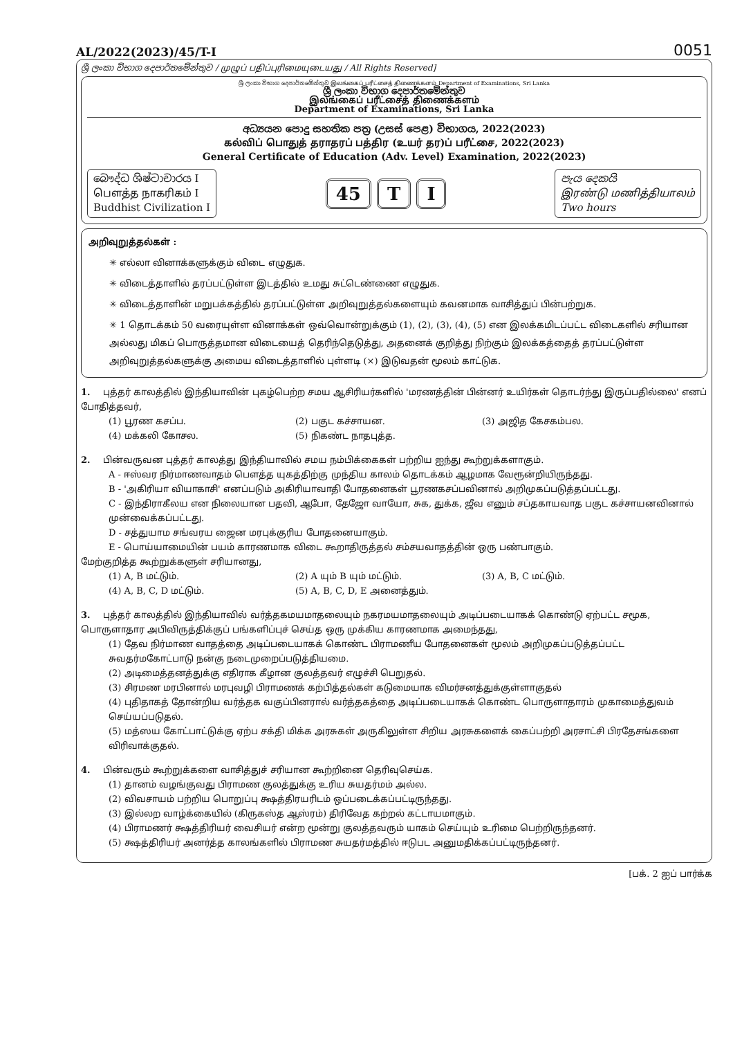AL/2022(2023)/45/T-I 0051
ශ්‍රී ලංකා විභාග දෙපාර්තමේන්තුව / முழுப் பதிப்புரிமையுடையது / All Rights Reserved]
ශ්‍රී ලංකා විභාග දෙපාර්තමේන්තුව இலங்கைப் பரீட்சைத் திணைக்களம் Department of Examinations, Sri Lanka
ශ්‍රී ලංකා විභාග දෙපාර්තමේන්තුව
இலங்கைப் பரீட்சைத் திணைக்களம்
Department of Examinations, Sri Lanka
අධ්‍යයන පොදු සහතික පත්‍ර (උසස් පෙළ) විභාගය, 2022(2023)
கல்விப் பொதுத் தராதரப் பத்திர (உயர் தர)ப் பரீட்சை, 2022(2023)
General Certificate of Education (Adv. Level) Examination, 2022(2023)
බෞද්ධ ශිෂ්ටාචාරය I
பௌத்த நாகரிகம் I
Buddhist Civilization I
45 T I
පැය දෙකයි
இரண்டு மணித்தியாலம்
Two hours
அறிவுறுத்தல்கள் :
✳ எல்லா வினாக்களுக்கும் விடை எழுதுக.
✳ விடைத்தாளில் தரப்பட்டுள்ள இடத்தில் உமது சுட்டெண்ணை எழுதுக.
✳ விடைத்தாளின் மறுபக்கத்தில் தரப்பட்டுள்ள அறிவுறுத்தல்களையும் கவனமாக வாசித்துப் பின்பற்றுக.
✳ 1 தொடக்கம் 50 வரையுள்ள வினாக்கள் ஒவ்வொன்றுக்கும் (1), (2), (3), (4), (5) என இலக்கமிடப்பட்ட விடைகளில் சரியான அல்லது மிகப் பொருத்தமான விடையைத் தெரிந்தெடுத்து, அதனைக் குறித்து நிற்கும் இலக்கத்தைத் தரப்பட்டுள்ள அறிவுறுத்தல்களுக்கு அமைய விடைத்தாளில் புள்ளடி (×) இடுவதன் மூலம் காட்டுக.
1. புத்தர் காலத்தில் இந்தியாவின் புகழ்பெற்ற சமய ஆசிரியர்களில் 'மரணத்தின் பின்னர் உயிர்கள் தொடர்ந்து இருப்பதில்லை' எனப் போதித்தவர்,
(1) பூரண கசப்ப. (2) பகுட கச்சாயன. (3) அஜித கேசகம்பல. (4) மக்கலி கோசல. (5) நிகண்ட நாதபுத்த.
2. பின்வருவன புத்தர் காலத்து இந்தியாவில் சமய நம்பிக்கைகள் பற்றிய ஐந்து கூற்றுக்களாகும்.
A - ஈஸ்வர நிர்மாணவாதம் பௌத்த யுகத்திற்கு முந்திய காலம் தொடக்கம் ஆழமாக வேரூன்றியிருந்தது.
B - 'அகிரியா வியாகாசி' எனப்படும் அகிரியாவாதி போதனைகள் பூரணகசப்பவினால் அறிமுகப்படுத்தப்பட்டது.
C - இந்திராகீலய என நிலையான பதவி, ஆபோ, தேஜோ வாயோ, சுக, துக்க, ஜீவ எனும் சப்தகாயவாத பகுட கச்சாயனவினால் முன்வைக்கப்பட்டது.
D - சத்துயாம சங்வரய ஜைன மரபுக்குரிய போதனையாகும்.
E - பொய்யாமையின் பயம் காரணமாக விடை கூறாதிருத்தல் சம்சயவாதத்தின் ஒரு பண்பாகும்.
மேற்குறித்த கூற்றுக்களுள் சரியானது,
(1) A, B மட்டும். (2) A யும் B யும் மட்டும். (3) A, B, C மட்டும். (4) A, B, C, D மட்டும். (5) A, B, C, D, E அனைத்தும்.
3. புத்தர் காலத்தில் இந்தியாவில் வர்த்தகமயமாதலையும் நகரமயமாதலையும் அடிப்படையாகக் கொண்டு ஏற்பட்ட சமூக, பொருளாதார அபிவிருத்திக்குப் பங்களிப்புச் செய்த ஒரு முக்கிய காரணமாக அமைந்தது,
(1) தேவ நிர்மாண வாதத்தை அடிப்படையாகக் கொண்ட பிராமணீய போதனைகள் மூலம் அறிமுகப்படுத்தப்பட்ட சுவதர்மகோட்பாடு நன்கு நடைமுறைப்படுத்தியமை.
(2) அடிமைத்தனத்துக்கு எதிராக கீழான குலத்தவர் எழுச்சி பெறுதல்.
(3) சிரமண மரபினால் மரபுவழி பிராமணக் கற்பித்தல்கள் கடுமையாக விமர்சனத்துக்குள்ளாகுதல்
(4) புதிதாகத் தோன்றிய வர்த்தக வகுப்பினரால் வர்த்தகத்தை அடிப்படையாகக் கொண்ட பொருளாதாரம் முகாமைத்துவம் செய்யப்படுதல்.
(5) மத்ஸய கோட்பாட்டுக்கு ஏற்ப சக்தி மிக்க அரசுகள் அருகிலுள்ள சிறிய அரசுகளைக் கைப்பற்றி அரசாட்சி பிரதேசங்களை விரிவாக்குதல்.
4. பின்வரும் கூற்றுக்களை வாசித்துச் சரியான கூற்றினை தெரிவுசெய்க.
(1) தானம் வழங்குவது பிராமண குலத்துக்கு உரிய சுயதர்மம் அல்ல.
(2) விவசாயம் பற்றிய பொறுப்பு க்ஷத்திரயரிடம் ஒப்படைக்கப்பட்டிருந்தது.
(3) இல்லற வாழ்க்கையில் (கிருகஸ்த ஆஸ்ரம்) திரிவேத கற்றல் கட்டாயமாகும்.
(4) பிராமணர் க்ஷத்திரியர் வைசியர் என்ற மூன்று குலத்தவரும் யாகம் செய்யும் உரிமை பெற்றிருந்தனர்.
(5) க்ஷத்திரியர் அனர்த்த காலங்களில் பிராமண சுயதர்மத்தில் ஈடுபட அனுமதிக்கப்பட்டிருந்தனர்.
[பக். 2 ஐப் பார்க்க